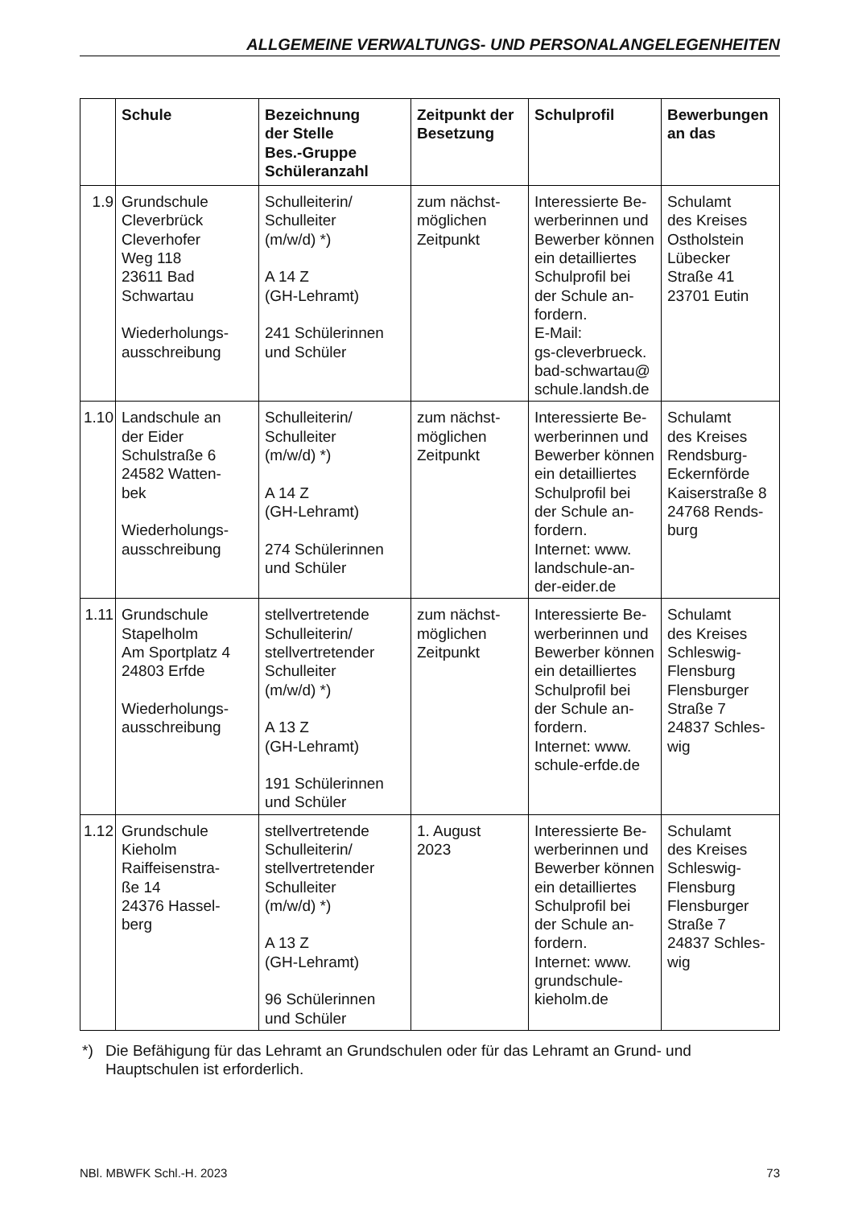ALLGEMEINE VERWALTUNGS- UND PERSONALANGELEGENHEITEN
| | Schule | Bezeichnung der Stelle Bes.-Gruppe Schüleranzahl | Zeitpunkt der Besetzung | Schulprofil | Bewerbungen an das |
| --- | --- | --- | --- | --- | --- |
| 1.9 | Grundschule Cleverbrück Cleverhofer Weg 118 23611 Bad Schwartau Wiederholungs- ausschreibung | Schulleiterin/ Schulleiter (m/w/d) *) A 14 Z (GH-Lehramt) 241 Schülerinnen und Schüler | zum nächst- möglichen Zeitpunkt | Interessierte Be- werberinnen und Bewerber können ein detailliertes Schulprofil bei der Schule an- fordern. E-Mail: gs-cleverbrueck. bad-schwartau@ schule.landsh.de | Schulamt des Kreises Ostholstein Lübecker Straße 41 23701 Eutin |
| 1.10 | Landschule an der Eider Schulstraße 6 24582 Watten- bek Wiederholungs- ausschreibung | Schulleiterin/ Schulleiter (m/w/d) *) A 14 Z (GH-Lehramt) 274 Schülerinnen und Schüler | zum nächst- möglichen Zeitpunkt | Interessierte Be- werberinnen und Bewerber können ein detailliertes Schulprofil bei der Schule an- fordern. Internet: www. landschule-an- der-eider.de | Schulamt des Kreises Rendsburg- Eckernförde Kaiserstraße 8 24768 Rends- burg |
| 1.11 | Grundschule Stapelholm Am Sportplatz 4 24803 Erfde Wiederholungs- ausschreibung | stellvertretende Schulleiterin/ stellvertretender Schulleiter (m/w/d) *) A 13 Z (GH-Lehramt) 191 Schülerinnen und Schüler | zum nächst- möglichen Zeitpunkt | Interessierte Be- werberinnen und Bewerber können ein detailliertes Schulprofil bei der Schule an- fordern. Internet: www. schule-erfde.de | Schulamt des Kreises Schleswig- Flensburg Flensburger Straße 7 24837 Schles- wig |
| 1.12 | Grundschule Kieholm Raiffeisenstra- ße 14 24376 Hassel- berg | stellvertretende Schulleiterin/ stellvertretender Schulleiter (m/w/d) *) A 13 Z (GH-Lehramt) 96 Schülerinnen und Schüler | 1. August 2023 | Interessierte Be- werberinnen und Bewerber können ein detailliertes Schulprofil bei der Schule an- fordern. Internet: www. grundschule- kieholm.de | Schulamt des Kreises Schleswig- Flensburg Flensburger Straße 7 24837 Schles- wig |
*) Die Befähigung für das Lehramt an Grundschulen oder für das Lehramt an Grund- und Hauptschulen ist erforderlich.
NBl. MBWFK Schl.-H. 2023 73